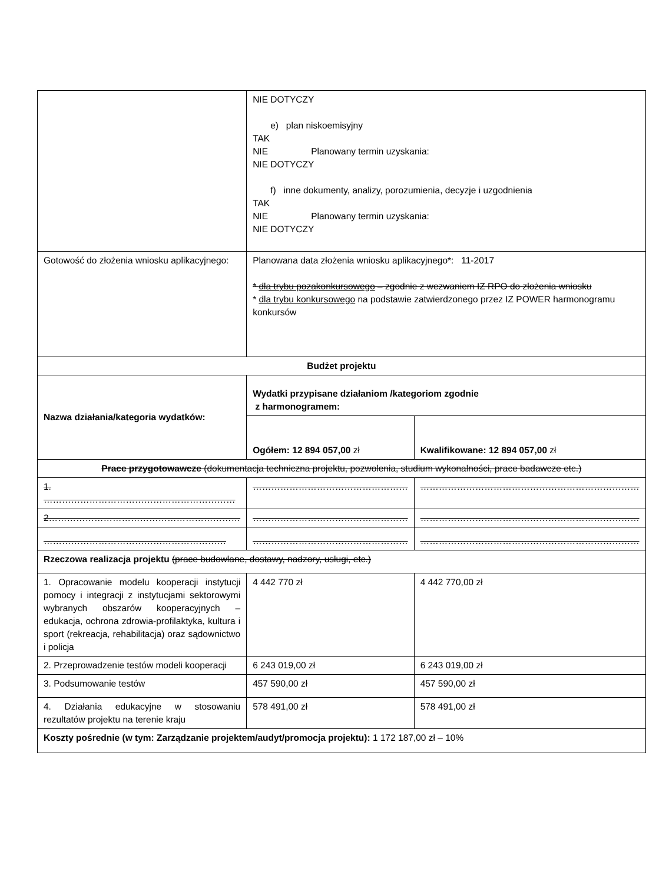| | NIE DOTYCZY e) plan niskoemisyjny TAK NIE Planowany termin uzyskania: NIE DOTYCZY f) inne dokumenty, analizy, porozumienia, decyzje i uzgodnienia TAK NIE Planowany termin uzyskania: NIE DOTYCZY | |
| Gotowość do złożenia wniosku aplikacyjnego: | Planowana data złożenia wniosku aplikacyjnego*: 11-2017 * dla trybu pozakonkursowego – zgodnie z wezwaniem IZ RPO do złożenia wniosku * dla trybu konkursowego na podstawie zatwierdzonego przez IZ POWER harmonogramu konkursów | |
| Budżet projektu | | |
| Nazwa działania/kategoria wydatków: | Wydatki przypisane działaniom /kategoriom zgodnie z harmonogramem: | |
| | Ogółem: 12 894 057,00 zł | Kwalifikowane: 12 894 057,00 zł |
| Prace przygotowawcze (dokumentacja techniczna projektu, pozwolenia, studium wykonalności, prace badawcze etc.) | | |
| 1. ……………………………………………………… | …………………………………………… | ……………………………………………………………… |
| 2……………………………………………………… | …………………………………………… | ……………………………………………………………… |
| …………………………………………………… | …………………………………………… | ……………………………………………………………… |
| Rzeczowa realizacja projektu (prace budowlane, dostawy, nadzory, usługi, etc.) | | |
| 1. Opracowanie modelu kooperacji instytucji pomocy i integracji z instytucjami sektorowymi wybranych obszarów kooperacyjnych – edukacja, ochrona zdrowia-profilaktyka, kultura i sport (rekreacja, rehabilitacja) oraz sądownictwo i policja | 4 442 770 zł | 4 442 770,00 zł |
| 2. Przeprowadzenie testów modeli kooperacji | 6 243 019,00 zł | 6 243 019,00 zł |
| 3. Podsumowanie testów | 457 590,00 zł | 457 590,00 zł |
| 4. Działania edukacyjne w stosowaniu rezultatów projektu na terenie kraju | 578 491,00 zł | 578 491,00 zł |
| Koszty pośrednie (w tym: Zarządzanie projektem/audyt/promocja projektu): 1 172 187,00 zł – 10% | | |